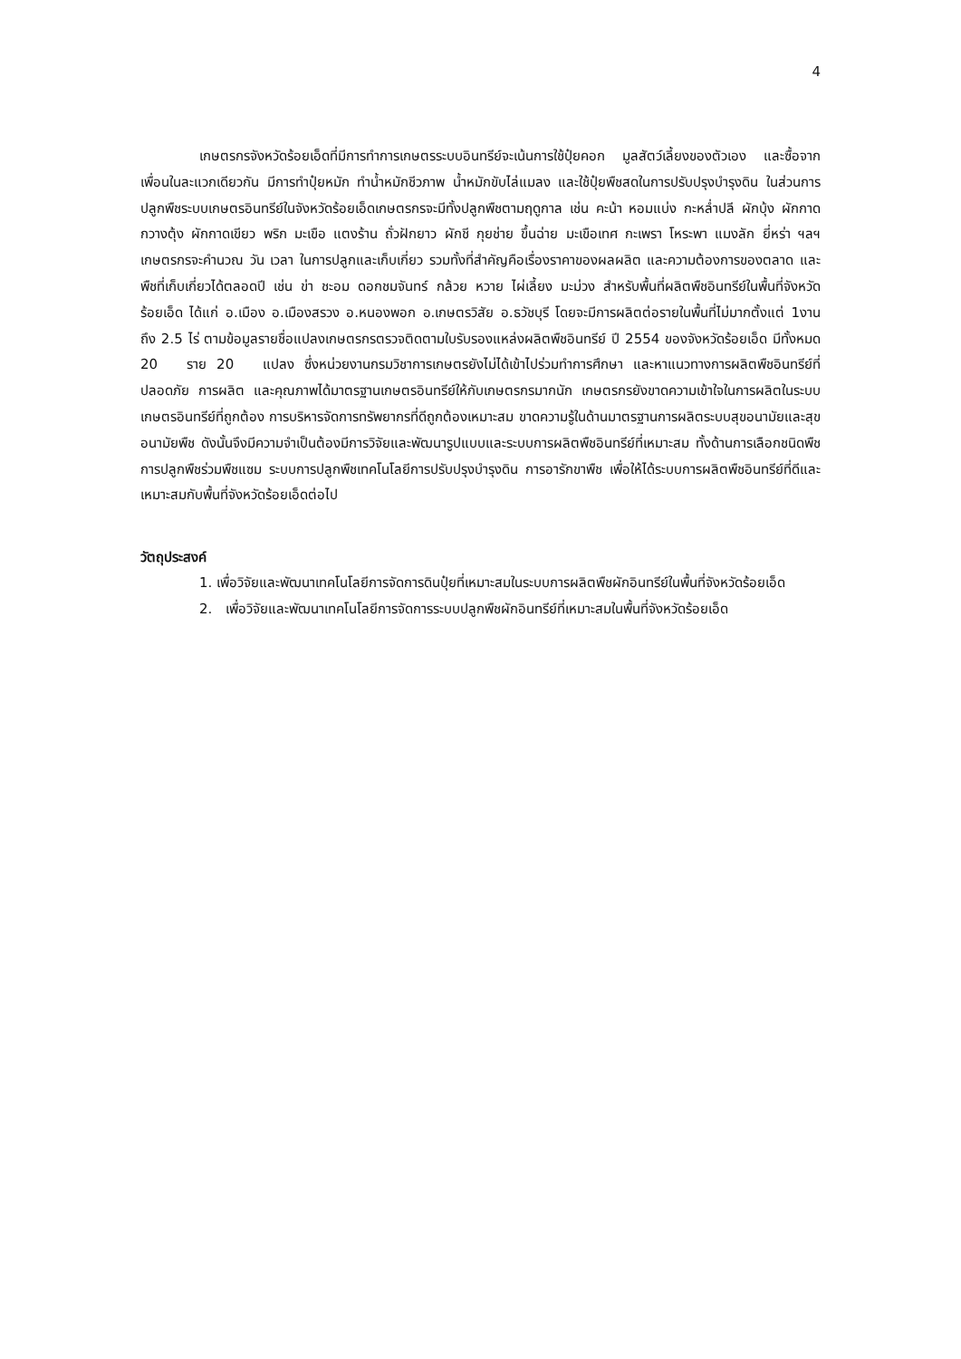4
เกษตรกรจังหวัดร้อยเอ็ดที่มีการทำการเกษตรระบบอินทรีย์จะเน้นการใช้ปุ๋ยคอก มูลสัตว์เลี้ยงของตัวเอง และซื้อจากเพื่อนในละแวกเดียวกัน มีการทำปุ๋ยหมัก ทำน้ำหมักชีวภาพ น้ำหมักขับไล่แมลง และใช้ปุ๋ยพืชสดในการปรับปรุงบำรุงดิน ในส่วนการปลูกพืชระบบเกษตรอินทรีย์ในจังหวัดร้อยเอ็ดเกษตรกรจะมีทั้งปลูกพืชตามฤดูกาล เช่น คะน้า หอมแบ่ง กะหล่ำปลี ผักบุ้ง ผักกาดกวางตุ้ง ผักกาดเขียว พริก มะเขือ แตงร้าน ถั่วฝักยาว ผักชี กุยช่าย ขึ้นฉ่าย มะเขือเทศ กะเพรา โหระพา แมงลัก ยี่หร่า ฯลฯ เกษตรกรจะคำนวณ วัน เวลา ในการปลูกและเก็บเกี่ยว รวมทั้งที่สำคัญคือเรื่องราคาของผลผลิต และความต้องการของตลาด และพืชที่เก็บเกี่ยวได้ตลอดปี เช่น ข่า ชะอม ดอกชมจันทร์ กล้วย หวาย ไผ่เลี้ยง มะม่วง สำหรับพื้นที่ผลิตพืชอินทรีย์ในพื้นที่จังหวัดร้อยเอ็ด ได้แก่ อ.เมือง อ.เมืองสรวง อ.หนองพอก อ.เกษตรวิสัย อ.ธวัชบุรี โดยจะมีการผลิตต่อรายในพื้นที่ไม่มากตั้งแต่ 1งาน ถึง 2.5 ไร่ ตามข้อมูลรายชื่อแปลงเกษตรกรตรวจติดตามใบรับรองแหล่งผลิตพืชอินทรีย์ ปี 2554 ของจังหวัดร้อยเอ็ด มีทั้งหมด 20 ราย 20 แปลง ซึ่งหน่วยงานกรมวิชาการเกษตรยังไม่ได้เข้าไปร่วมทำการศึกษา และหาแนวทางการผลิตพืชอินทรีย์ที่ปลอดภัย การผลิต และคุณภาพได้มาตรฐานเกษตรอินทรีย์ให้กับเกษตรกรมากนัก เกษตรกรยังขาดความเข้าใจในการผลิตในระบบเกษตรอินทรีย์ที่ถูกต้อง การบริหารจัดการทรัพยากรที่ดีถูกต้องเหมาะสม ขาดความรู้ในด้านมาตรฐานการผลิตระบบสุขอนามัยและสุขอนามัยพืช ดังนั้นจึงมีความจำเป็นต้องมีการวิจัยและพัฒนารูปแบบและระบบการผลิตพืชอินทรีย์ที่เหมาะสม ทั้งด้านการเลือกชนิดพืช การปลูกพืชร่วมพืชแซม ระบบการปลูกพืชเทคโนโลยีการปรับปรุงบำรุงดิน การอารักขาพืช เพื่อให้ได้ระบบการผลิตพืชอินทรีย์ที่ดีและเหมาะสมกับพื้นที่จังหวัดร้อยเอ็ดต่อไป
วัตถุประสงค์
1. เพื่อวิจัยและพัฒนาเทคโนโลยีการจัดการดินปุ๋ยที่เหมาะสมในระบบการผลิตพืชผักอินทรีย์ในพื้นที่จังหวัดร้อยเอ็ด
2. เพื่อวิจัยและพัฒนาเทคโนโลยีการจัดการระบบปลูกพืชผักอินทรีย์ที่เหมาะสมในพื้นที่จังหวัดร้อยเอ็ด